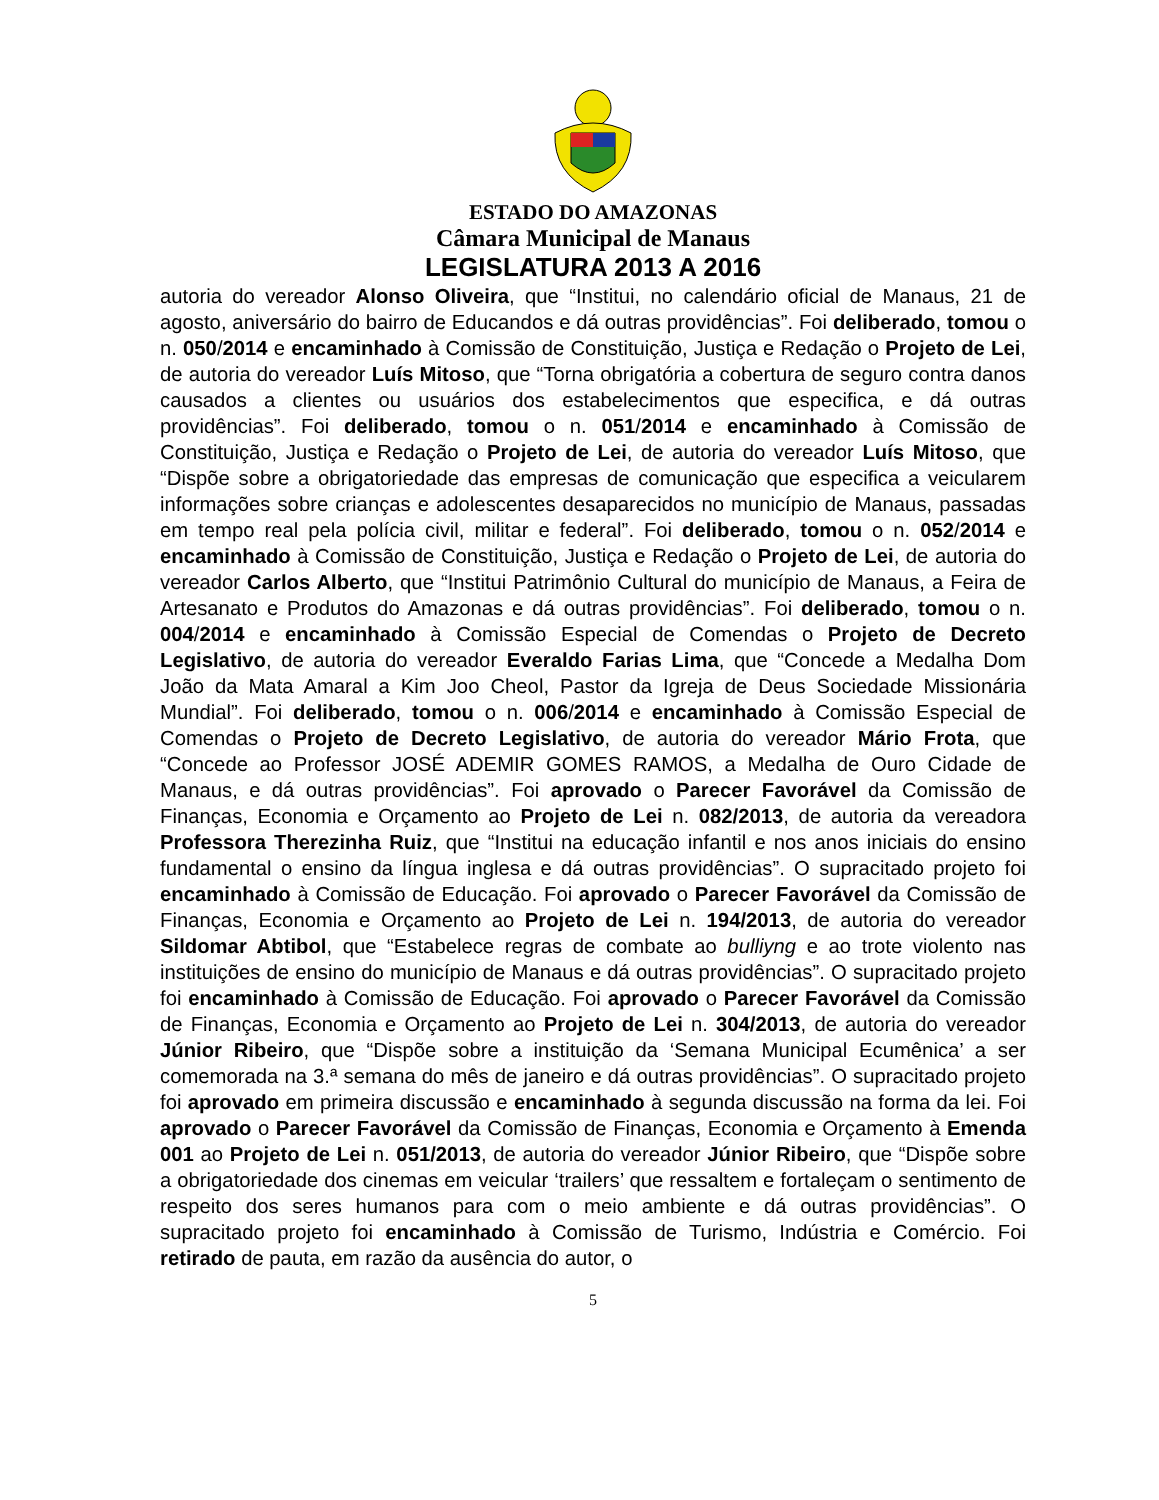ESTADO DO AMAZONAS
Câmara Municipal de Manaus
LEGISLATURA 2013 A 2016
autoria do vereador Alonso Oliveira, que “Institui, no calendário oficial de Manaus, 21 de agosto, aniversário do bairro de Educandos e dá outras providências”. Foi deliberado, tomou o n. 050/2014 e encaminhado à Comissão de Constituição, Justiça e Redação o Projeto de Lei, de autoria do vereador Luís Mitoso, que “Torna obrigatória a cobertura de seguro contra danos causados a clientes ou usuários dos estabelecimentos que especifica, e dá outras providências”. Foi deliberado, tomou o n. 051/2014 e encaminhado à Comissão de Constituição, Justiça e Redação o Projeto de Lei, de autoria do vereador Luís Mitoso, que “Dispõe sobre a obrigatoriedade das empresas de comunicação que especifica a veicularem informações sobre crianças e adolescentes desaparecidos no município de Manaus, passadas em tempo real pela polícia civil, militar e federal”. Foi deliberado, tomou o n. 052/2014 e encaminhado à Comissão de Constituição, Justiça e Redação o Projeto de Lei, de autoria do vereador Carlos Alberto, que “Institui Patrimônio Cultural do município de Manaus, a Feira de Artesanato e Produtos do Amazonas e dá outras providências”. Foi deliberado, tomou o n. 004/2014 e encaminhado à Comissão Especial de Comendas o Projeto de Decreto Legislativo, de autoria do vereador Everaldo Farias Lima, que “Concede a Medalha Dom João da Mata Amaral a Kim Joo Cheol, Pastor da Igreja de Deus Sociedade Missionária Mundial”. Foi deliberado, tomou o n. 006/2014 e encaminhado à Comissão Especial de Comendas o Projeto de Decreto Legislativo, de autoria do vereador Mário Frota, que “Concede ao Professor JOSÉ ADEMIR GOMES RAMOS, a Medalha de Ouro Cidade de Manaus, e dá outras providências”. Foi aprovado o Parecer Favorável da Comissão de Finanças, Economia e Orçamento ao Projeto de Lei n. 082/2013, de autoria da vereadora Professora Therezinha Ruiz, que “Institui na educação infantil e nos anos iniciais do ensino fundamental o ensino da língua inglesa e dá outras providências”. O supracitado projeto foi encaminhado à Comissão de Educação. Foi aprovado o Parecer Favorável da Comissão de Finanças, Economia e Orçamento ao Projeto de Lei n. 194/2013, de autoria do vereador Sildomar Abtibol, que “Estabelece regras de combate ao bulliyng e ao trote violento nas instituições de ensino do município de Manaus e dá outras providências”. O supracitado projeto foi encaminhado à Comissão de Educação. Foi aprovado o Parecer Favorável da Comissão de Finanças, Economia e Orçamento ao Projeto de Lei n. 304/2013, de autoria do vereador Júnior Ribeiro, que “Dispõe sobre a instituição da ‘Semana Municipal Ecumênica’ a ser comemorada na 3.ª semana do mês de janeiro e dá outras providências”. O supracitado projeto foi aprovado em primeira discussão e encaminhado à segunda discussão na forma da lei. Foi aprovado o Parecer Favorável da Comissão de Finanças, Economia e Orçamento à Emenda 001 ao Projeto de Lei n. 051/2013, de autoria do vereador Júnior Ribeiro, que “Dispõe sobre a obrigatoriedade dos cinemas em veicular ‘trailers’ que ressaltem e fortaleçam o sentimento de respeito dos seres humanos para com o meio ambiente e dá outras providências”. O supracitado projeto foi encaminhado à Comissão de Turismo, Indústria e Comércio. Foi retirado de pauta, em razão da ausência do autor, o
5